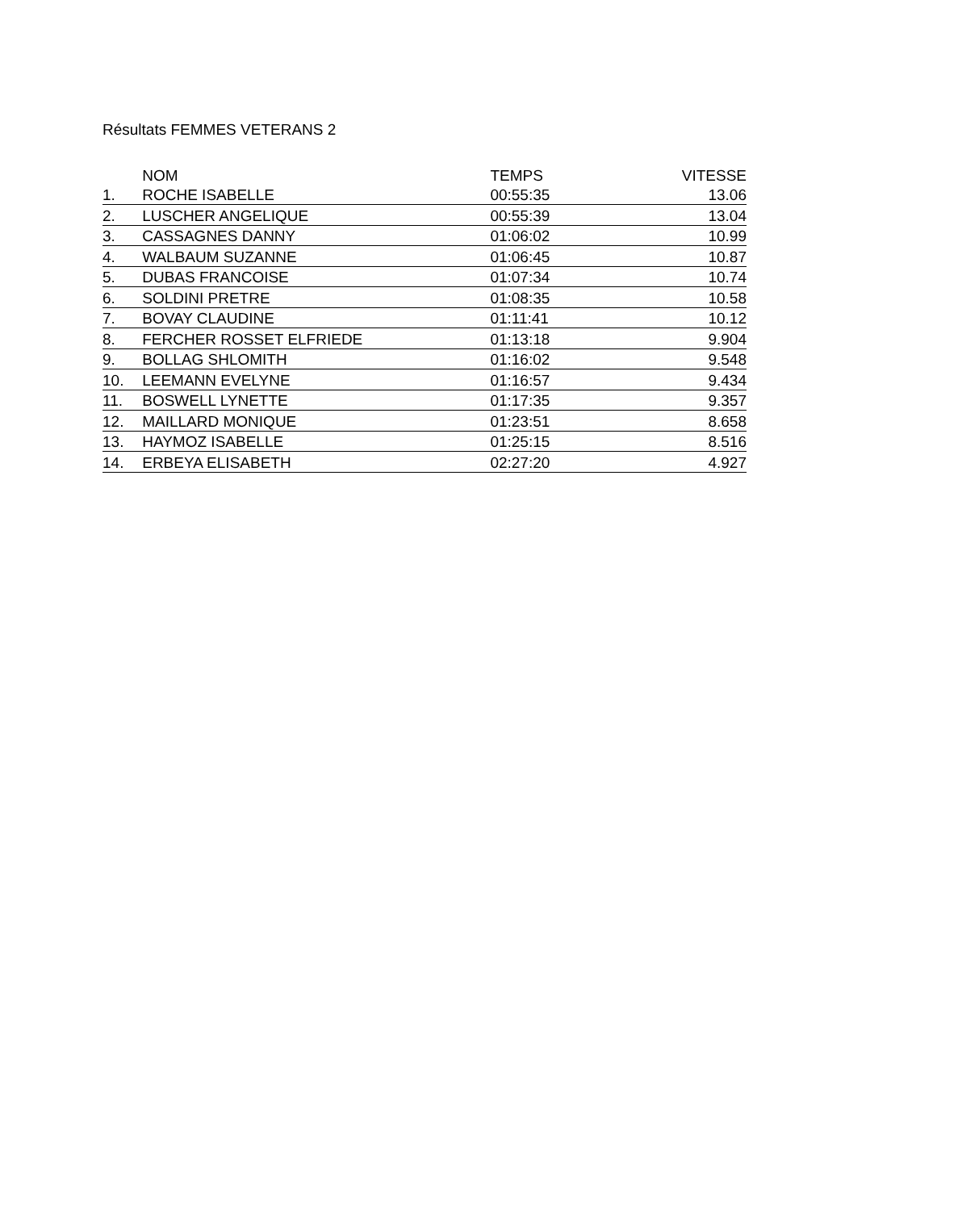Résultats FEMMES VETERANS 2
| | NOM | TEMPS | VITESSE |
| --- | --- | --- | --- |
| 1. | ROCHE ISABELLE | 00:55:35 | 13.06 |
| 2. | LUSCHER ANGELIQUE | 00:55:39 | 13.04 |
| 3. | CASSAGNES DANNY | 01:06:02 | 10.99 |
| 4. | WALBAUM SUZANNE | 01:06:45 | 10.87 |
| 5. | DUBAS FRANCOISE | 01:07:34 | 10.74 |
| 6. | SOLDINI PRETRE | 01:08:35 | 10.58 |
| 7. | BOVAY CLAUDINE | 01:11:41 | 10.12 |
| 8. | FERCHER ROSSET ELFRIEDE | 01:13:18 | 9.904 |
| 9. | BOLLAG SHLOMITH | 01:16:02 | 9.548 |
| 10. | LEEMANN EVELYNE | 01:16:57 | 9.434 |
| 11. | BOSWELL LYNETTE | 01:17:35 | 9.357 |
| 12. | MAILLARD MONIQUE | 01:23:51 | 8.658 |
| 13. | HAYMOZ ISABELLE | 01:25:15 | 8.516 |
| 14. | ERBEYA ELISABETH | 02:27:20 | 4.927 |